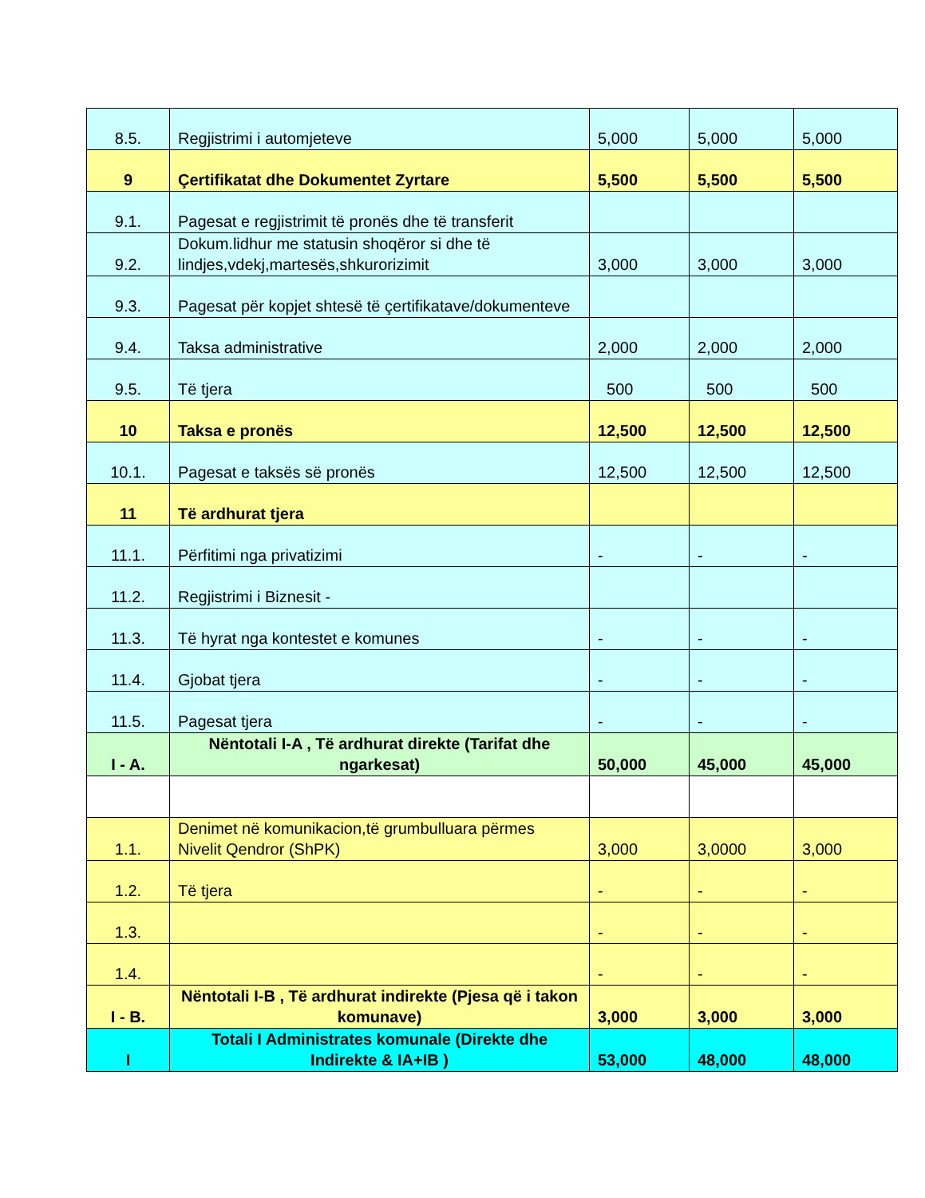| 8.5. | Regjistrimi i automjeteve | 5,000 | 5,000 | 5,000 |
| 9 | Çertifikatat dhe Dokumentet Zyrtare | 5,500 | 5,500 | 5,500 |
| 9.1. | Pagesat e regjistrimit të pronës dhe të transferit | | | |
| 9.2. | Dokum.lidhur me statusin shoqëror si dhe të lindjes,vdekj,martesës,shkurorizimit | 3,000 | 3,000 | 3,000 |
| 9.3. | Pagesat për kopjet shtesë të çertifikatave/dokumenteve | | | |
| 9.4. | Taksa administrative | 2,000 | 2,000 | 2,000 |
| 9.5. | Të tjera | 500 | 500 | 500 |
| 10 | Taksa e pronës | 12,500 | 12,500 | 12,500 |
| 10.1. | Pagesat e taksës së pronës | 12,500 | 12,500 | 12,500 |
| 11 | Të ardhurat tjera | | | |
| 11.1. | Përfitimi nga privatizimi | - | - | - |
| 11.2. | Regjistrimi i Biznesit - | | | |
| 11.3. | Të hyrat nga kontestet e komunes | - | - | - |
| 11.4. | Gjobat tjera | - | - | - |
| 11.5. | Pagesat tjera | - | - | - |
| I - A. | Nëntotali I-A , Të ardhurat direkte (Tarifat dhe ngarkesat) | 50,000 | 45,000 | 45,000 |
| 1.1. | Denimet në komunikacion,të grumbulluara përmes Nivelit Qendror (ShPK) | 3,000 | 3,0000 | 3,000 |
| 1.2. | Të tjera | - | - | - |
| 1.3. | | - | - | - |
| 1.4. | | - | - | - |
| I - B. | Nëntotali I-B , Të ardhurat indirekte (Pjesa që i takon komunave) | 3,000 | 3,000 | 3,000 |
| I | Totali I Administrates komunale (Direkte dhe Indirekte & IA+IB ) | 53,000 | 48,000 | 48,000 |